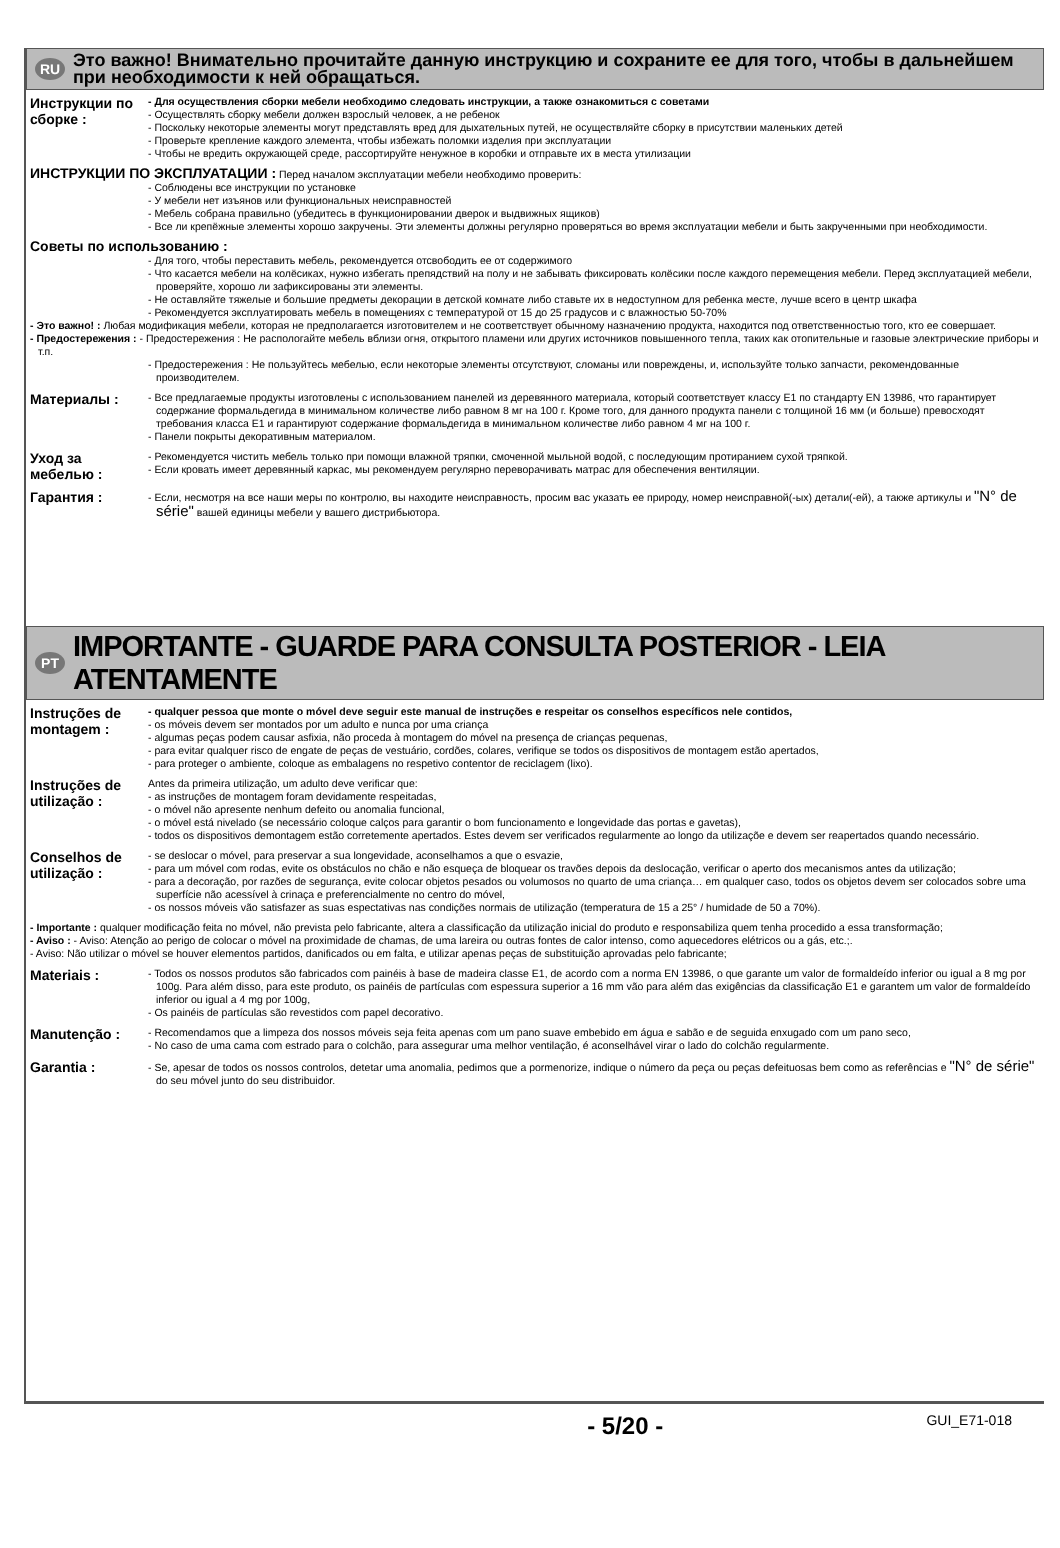RU
Это важно! Внимательно прочитайте данную инструкцию и сохраните ее для того, чтобы в дальнейшем при необходимости к ней обращаться.
Инструкции по сборке :
- Для осуществления сборки мебели необходимо следовать инструкции, а также ознакомиться с советами
- Осуществлять сборку мебели должен взрослый человек, а не ребенок
- Поскольку некоторые элементы могут представлять вред для дыхательных путей, не осуществляйте сборку в присутствии маленьких детей
- Проверьте крепление каждого элемента, чтобы избежать поломки изделия при эксплуатации
- Чтобы не вредить окружающей среде, рассортируйте ненужное в коробки и отправьте их в места утилизации
ИНСТРУКЦИИ ПО ЭКСПЛУАТАЦИИ : Перед началом эксплуатации мебели необходимо проверить:
- Соблюдены все инструкции по установке
- У мебели нет изъянов или функциональных неисправностей
- Мебель собрана правильно (убедитесь в функционировании дверок и выдвижных ящиков)
- Все ли крепёжные элементы хорошо закручены. Эти элементы должны регулярно проверяться во время эксплуатации мебели и быть закрученными при необходимости.
Советы по использованию :
- Для того, чтобы переставить мебель, рекомендуется отсвободить ее от содержимого
- Что касается мебели на колёсиках, нужно избегать препядствий на полу и не забывать фиксировать колёсики после каждого перемещения мебели. Перед эксплуатацией мебели, проверяйте, хорошо ли зафиксированы эти элементы.
- Не оставляйте тяжелые и большие предметы декорации в детской комнате либо ставьте их в недоступном для ребенка месте, лучше всего в центр шкафа
- Рекомендуется эксплуатировать мебель в помещениях с температурой от 15 до 25 градусов и с влажностью 50-70%
- Это важно! : Любая модификация мебели, которая не предполагается изготовителем и не соответствует обычному назначению продукта, находится под ответственностью того, кто ее совершает.
- Предостережения : - Предостережения : Не распологайте мебель вблизи огня, открытого пламени или других источников повышенного тепла, таких как отопительные и газовые электрические приборы и т.п.
- Предостережения : Не пользуйтесь мебелью, если некоторые элементы отсутствуют, сломаны или повреждены, и, используйте только запчасти, рекомендованные производителем.
Материалы :
- Все предлагаемые продукты изготовлены с использованием панелей из деревянного материала, который соответствует классу E1 по стандарту EN 13986, что гарантирует содержание формальдегида в минимальном количестве либо равном 8 мг на 100 г. Кроме того, для данного продукта панели с толщиной 16 мм (и больше) превосходят требования класса E1 и гарантируют содержание формальдегида в минимальном количестве либо равном 4 мг на 100 г.
- Панели покрыты декоративным материалом.
Уход за мебелью :
- Рекомендуется чистить мебель только при помощи влажной тряпки, смоченной мыльной водой, с последующим протиранием сухой тряпкой.
- Если кровать имеет деревянный каркас, мы рекомендуем регулярно переворачивать матрас для обеспечения вентиляции.
Гарантия :
- Если, несмотря на все наши меры по контролю, вы находите неисправность, просим вас указать ее природу, номер неисправной(-ых) детали(-ей), а также артикулы и "N° de série" вашей единицы мебели у вашего дистрибьютора.
PT
IMPORTANTE - GUARDE PARA CONSULTA POSTERIOR - LEIA ATENTAMENTE
Instruções de montagem :
- qualquer pessoa que monte o móvel deve seguir este manual de instruções e respeitar os conselhos específicos nele contidos,
- os móveis devem ser montados por um adulto e nunca por uma criança
- algumas peças podem causar asfixia, não proceda à montagem do móvel na presença de crianças pequenas,
- para evitar qualquer risco de engate de peças de vestuário, cordões, colares, verifique se todos os dispositivos de montagem estão apertados,
- para proteger o ambiente, coloque as embalagens no respetivo contentor de reciclagem (lixo).
Instruções de utilização :
Antes da primeira utilização, um adulto deve verificar que:
- as instruções de montagem foram devidamente respeitadas,
- o móvel não apresente nenhum defeito ou anomalia funcional,
- o móvel está nivelado (se necessário coloque calços para garantir o bom funcionamento e longevidade das portas e gavetas),
- todos os dispositivos demontagem estão corretemente apertados. Estes devem ser verificados regularmente ao longo da utilizaçõe e devem ser reapertados quando necessário.
Conselhos de utilização :
- se deslocar o móvel, para preservar a sua longevidade, aconselhamos a que o esvazie,
- para um móvel com rodas, evite os obstáculos no chão e não esqueça de bloquear os travões depois da deslocação, verificar o aperto dos mecanismos antes da utilização;
- para a decoração, por razões de segurança, evite colocar objetos pesados ou volumosos no quarto de uma criança… em qualquer caso, todos os objetos devem ser colocados sobre uma superfície não acessível à crinaça e preferencialmente no centro do móvel,
- os nossos móveis vão satisfazer as suas espectativas nas condições normais de utilização (temperatura de 15 a 25° / humidade de 50 a 70%).
- Importante : qualquer modificação feita no móvel, não prevista pelo fabricante, altera a classificação da utilização inicial do produto e responsabiliza quem tenha procedido a essa transformação;
- Aviso : - Aviso: Atenção ao perigo de colocar o móvel na proximidade de chamas, de uma lareira ou outras fontes de calor intenso, como aquecedores elétricos ou a gás, etc.;.
- Aviso: Não utilizar o móvel se houver elementos partidos, danificados ou em falta, e utilizar apenas peças de substituição aprovadas pelo fabricante;
Materiais :
- Todos os nossos produtos são fabricados com painéis à base de madeira classe E1, de acordo com a norma EN 13986, o que garante um valor de formaldeído inferior ou igual a 8 mg por 100g. Para além disso, para este produto, os painéis de partículas com espessura superior a 16 mm vão para além das exigências da classificação E1 e garantem um valor de formaldeído inferior ou igual a 4 mg por 100g,
- Os painéis de partículas são revestidos com papel decorativo.
Manutenção :
- Recomendamos que a limpeza dos nossos móveis seja feita apenas com um pano suave embebido em água e sabão e de seguida enxugado com um pano seco,
- No caso de uma cama com estrado para o colchão, para assegurar uma melhor ventilação, é aconselhável virar o lado do colchão regularmente.
Garantia :
- Se, apesar de todos os nossos controlos, detetar uma anomalia, pedimos que a pormenorize, indique o número da peça ou peças defeituosas bem como as referências e "N° de série" do seu móvel junto do seu distribuidor.
- 5/20 - GUI_E71-018